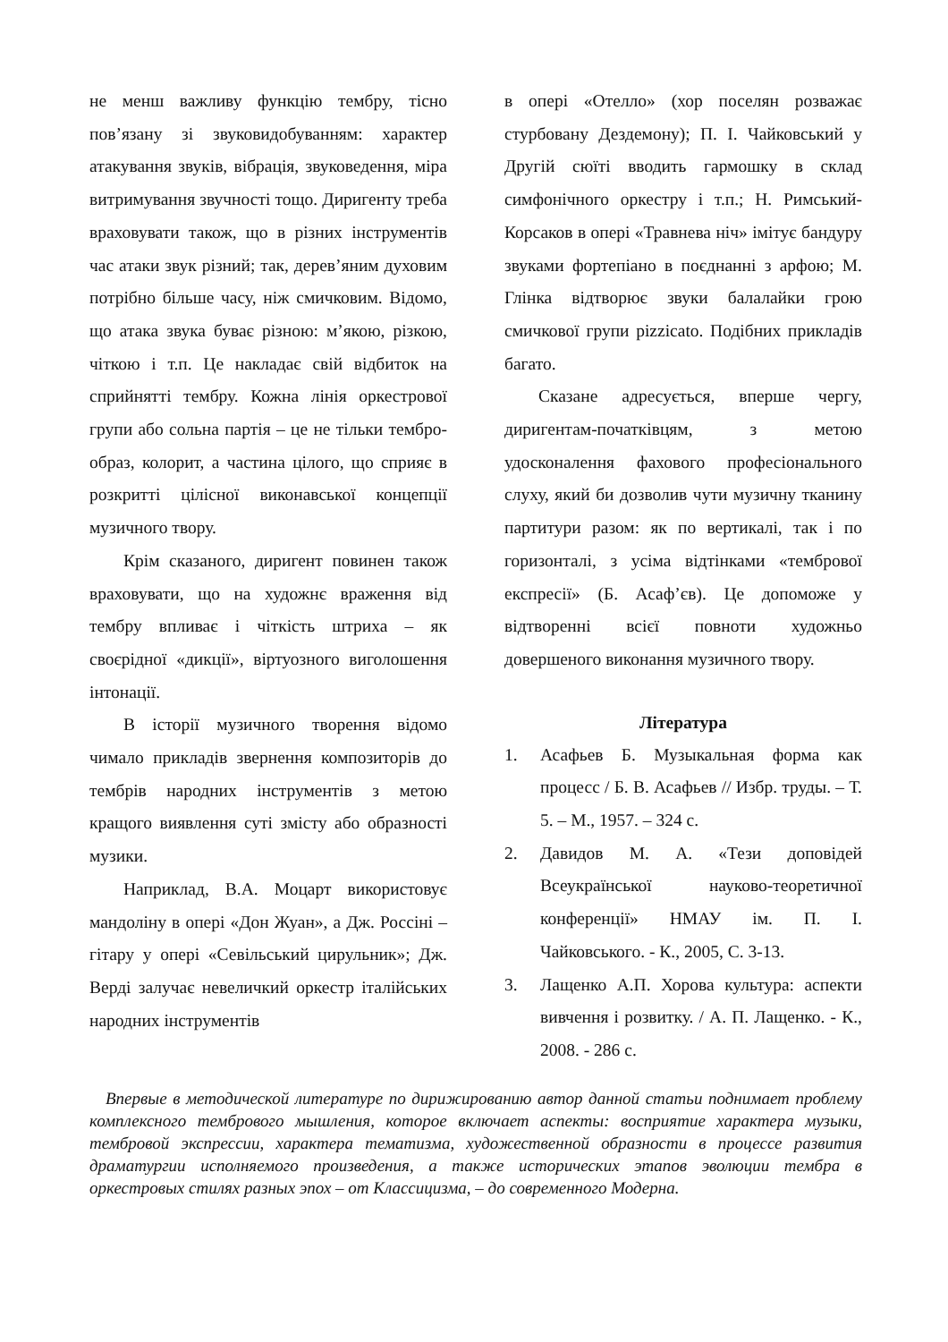не менш важливу функцію тембру, тісно пов’язану зі звуковидобуванням: характер атакування звуків, вібрація, звуковедення, міра витримування звучності тощо. Диригенту треба враховувати також, що в різних інструментів час атаки звук різний; так, дерев’яним духовим потрібно більше часу, ніж смичковим. Відомо, що атака звука буває різною: м’якою, різкою, чіткою і т.п. Це накладає свій відбиток на сприйнятті тембру. Кожна лінія оркестрової групи або сольна партія – це не тільки тембро-образ, колорит, а частина цілого, що сприяє в розкритті цілісної виконавської концепції музичного твору.
Крім сказаного, диригент повинен також враховувати, що на художнє враження від тембру впливає і чіткість штриха – як своєрідної «дикції», віртуозного виголошення інтонації.
В історії музичного творення відомо чимало прикладів звернення композиторів до тембрів народних інструментів з метою кращого виявлення суті змісту або образності музики.
Наприклад, В.А. Моцарт використовує мандоліну в опері «Дон Жуан», а Дж. Россіні – гітару у опері «Севільський цирульник»; Дж. Верді залучає невеличкий оркестр італійських народних інструментів
в опері «Отелло» (хор поселян розважає стурбовану Дездемону); П. І. Чайковський у Другій сюїті вводить гармошку в склад симфонічного оркестру і т.п.; Н. Римський-Корсаков в опері «Травнева ніч» імітує бандуру звуками фортепіано в поєднанні з арфою; М. Глінка відтворює звуки балалайки грою смичкової групи pizzicato. Подібних прикладів багато.
Сказане адресується, вперше чергу, диригентам-початківцям, з метою удосконалення фахового професіонального слуху, який би дозволив чути музичну тканину партитури разом: як по вертикалі, так і по горизонталі, з усіма відтінками «тембрової експресії» (Б. Асаф’єв). Це допоможе у відтворенні всієї повноти художньо довершеного виконання музичного твору.
Література
1. Асафьев Б. Музыкальная форма как процесс / Б. В. Асафьев // Избр. труды. – Т. 5. – М., 1957. – 324 с.
2. Давидов М. А. «Тези доповідей Всеукраїнської науково-теоретичної конференції» НМАУ ім. П. І. Чайковського. - К., 2005, С. 3-13.
3. Лащенко А.П. Хорова культура: аспекти вивчення і розвитку. / А. П. Лащенко. - К., 2008. - 286 с.
Впервые в методической литературе по дирижированию автор данной статьи поднимает проблему комплексного тембрового мышления, которое включает аспекты: восприятие характера музыки, тембровой экспрессии, характера тематизма, художественной образности в процессе развития драматургии исполняемого произведения, а также исторических этапов эволюции тембра в оркестровых стилях разных эпох – от Классицизма, – до современного Модерна.